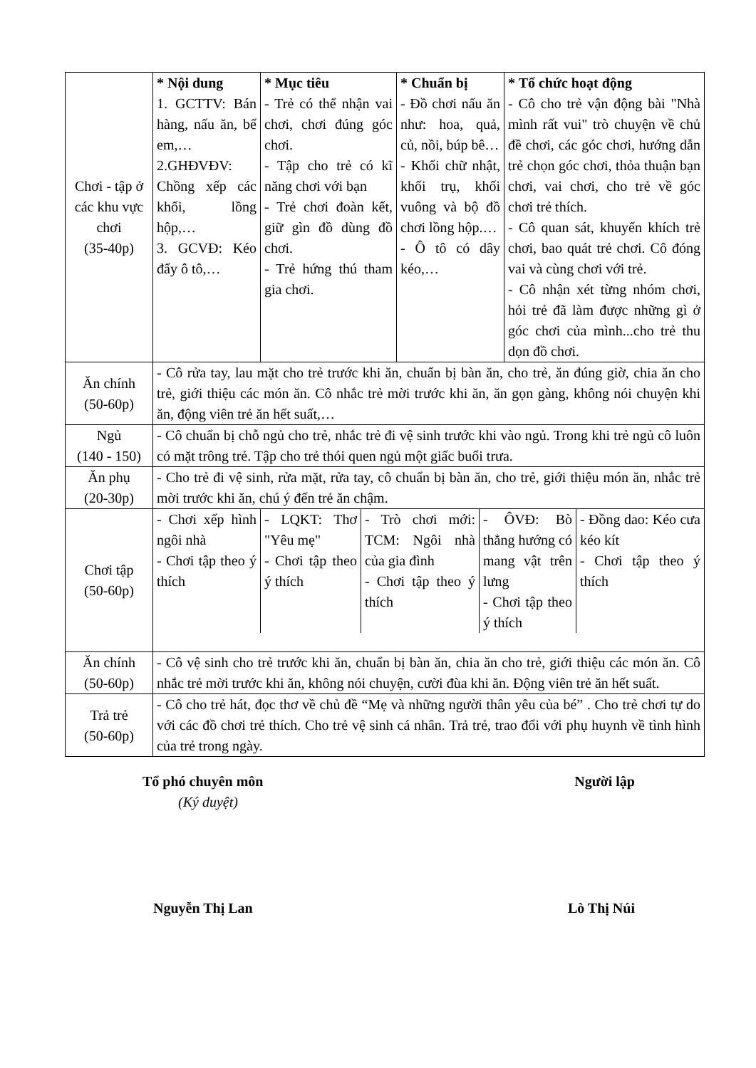| Chơi - tập ở các khu vực chơi (35-40p) | * Nội dung 1. GCTTV: Bán hàng, nấu ăn, bế em,… 2.GHĐVĐV: Chồng xếp các khối, lồng hộp,… 3. GCVĐ: Kéo đẩy ô tô,… | * Mục tiêu - Trẻ có thể nhận vai chơi, chơi đúng góc chơi. - Tập cho trẻ có kĩ năng chơi với bạn - Trẻ chơi đoàn kết, giữ gìn đồ dùng đồ chơi. - Trẻ hứng thú tham gia chơi. | * Chuẩn bị - Đồ chơi nấu ăn như: hoa, quả, củ, nồi, búp bê… - Khối chữ nhật, khối trụ, khối vuông và bộ đồ chơi lồng hộp.… - Ô tô có dây kéo,… | * Tổ chức hoạt động - Cô cho trẻ vận động bài "Nhà mình rất vui" trò chuyện về chủ đề chơi, các góc chơi, hướng dẫn trẻ chọn góc chơi, thỏa thuận bạn chơi, vai chơi, cho trẻ về góc chơi trẻ thích. - Cô quan sát, khuyến khích trẻ chơi, bao quát trẻ chơi. Cô đóng vai và cùng chơi với trẻ. - Cô nhận xét từng nhóm chơi, hỏi trẻ đã làm được những gì ở góc chơi của mình...cho trẻ thu dọn đồ chơi. |
| Ăn chính (50-60p) | - Cô rửa tay, lau mặt cho trẻ trước khi ăn, chuẩn bị bàn ăn, cho trẻ, ăn đúng giờ, chia ăn cho trẻ, giới thiệu các món ăn. Cô nhắc trẻ mời trước khi ăn, ăn gọn gàng, không nói chuyện khi ăn, động viên trẻ ăn hết suất,… | | | |
| Ngủ (140 - 150) | - Cô chuẩn bị chỗ ngủ cho trẻ, nhắc trẻ đi vệ sinh trước khi vào ngủ. Trong khi trẻ ngủ cô luôn có mặt trông trẻ. Tập cho trẻ thói quen ngủ một giấc buổi trưa. | | | |
| Ăn phụ (20-30p) | - Cho trẻ đi vệ sinh, rửa mặt, rửa tay, cô chuẩn bị bàn ăn, cho trẻ, giới thiệu món ăn, nhắc trẻ mời trước khi ăn, chú ý đến trẻ ăn chậm. | | | |
| Chơi tập (50-60p) | / - Chơi xếp hình ngôi nhà - Chơi tập theo ý thích / - LQKT: Thơ "Yêu mẹ" - Chơi tập theo ý thích / - Trò chơi mới: TCM: Ngôi nhà của gia đình - Chơi tập theo ý thích / - ÔVĐ: Bò thẳng hướng có mang vật trên lưng - Chơi tập theo ý thích / - Đồng dao: Kéo cưa kéo kít - Chơi tập theo ý thích / | | | |
| Ăn chính (50-60p) | - Cô vệ sinh cho trẻ trước khi ăn, chuẩn bị bàn ăn, chia ăn cho trẻ, giới thiệu các món ăn. Cô nhắc trẻ mời trước khi ăn, không nói chuyện, cười đùa khi ăn. Động viên trẻ ăn hết suất. | | | |
| Trả trẻ (50-60p) | - Cô cho trẻ hát, đọc thơ về chủ đề “Mẹ và những người thân yêu của bé” . Cho trẻ chơi tự do với các đồ chơi trẻ thích. Cho trẻ vệ sinh cá nhân. Trả trẻ, trao đổi với phụ huynh về tình hình của trẻ trong ngày. | | | |
Tổ phó chuyên môn
(Ký duyệt)
Người lập
Nguyễn Thị Lan Lò Thị Núi